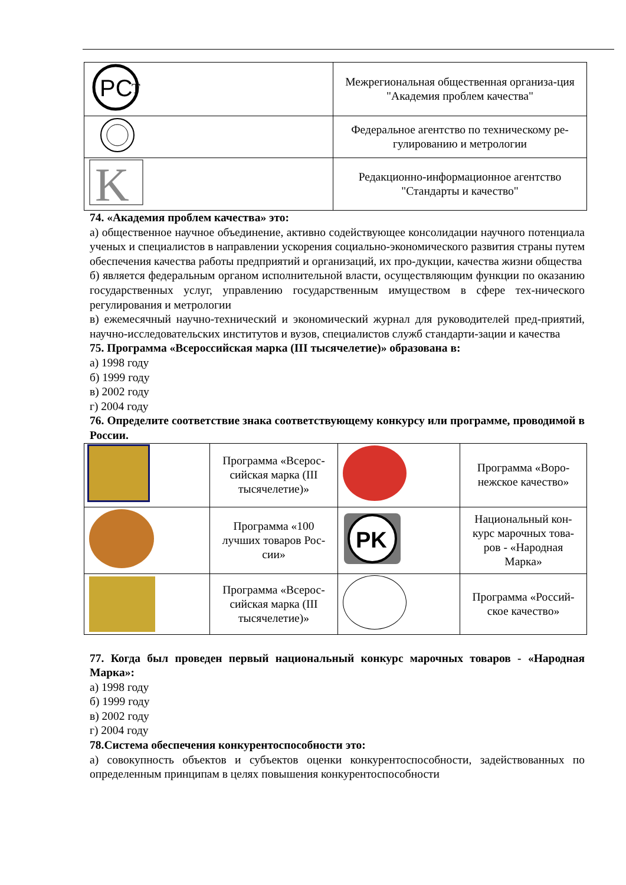| PC T | Межрегиональная общественная организа-ция "Академия проблем качества" |
| | Федеральное агентство по техническому ре-гулированию и метрологии |
| K | Редакционно-информационное агентство "Стандарты и качество" |
74. «Академия проблем качества» это:
а) общественное научное объединение, активно содействующее консолидации научного потенциала ученых и специалистов в направлении ускорения социально-экономического развития страны путем обеспечения качества работы предприятий и организаций, их про-дукции, качества жизни общества
б) является федеральным органом исполнительной власти, осуществляющим функции по оказанию государственных услуг, управлению государственным имуществом в сфере тех-нического регулирования и метрологии
в) ежемесячный научно-технический и экономический журнал для руководителей пред-приятий, научно-исследовательских институтов и вузов, специалистов служб стандарти-зации и качества
75. Программа «Всероссийская марка (III тысячелетие)» образована в:
а) 1998 году
б) 1999 году
в) 2002 году
г) 2004 году
76. Определите соответствие знака соответствующему конкурсу или программе, проводимой в России.
| | Программа «Всерос-сийская марка (III тысячелетие)» | | Программа «Воро-нежское качество» |
| | Программа «100 лучших товаров Рос-сии» | PK | Национальный кон-курс марочных това-ров - «Народная Марка» |
| | Программа «Всерос-сийская марка (III тысячелетие)» | | Программа «Россий-ское качество» |
77. Когда был проведен первый национальный конкурс марочных товаров - «Народная Марка»:
а) 1998 году
б) 1999 году
в) 2002 году
г) 2004 году
78.Система обеспечения конкурентоспособности это:
а) совокупность объектов и субъектов оценки конкурентоспособности, задействованных по определенным принципам в целях повышения конкурентоспособности